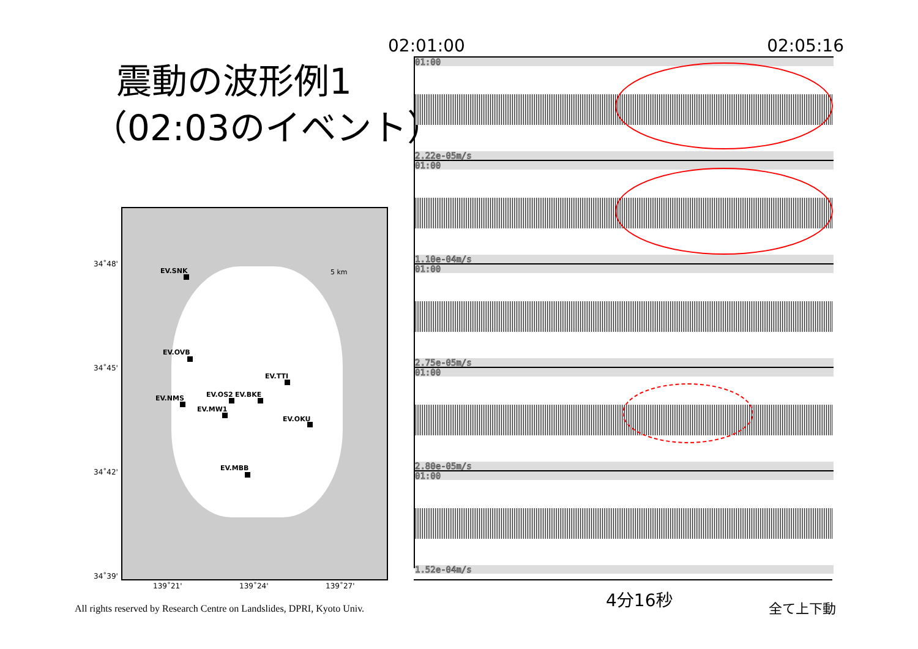震動の波形例1
（02:03のイベント）
02:01:00 02:05:16
34˚48'
34˚45'
34˚42'
34˚39'
EV.SNK 5 km
EV.OVB
EV.TTI
EV.NMS EV.OS2 EV.BKE
EV.MW1
EV.OKU
EV.MBB
139˚21' 139˚24' 139˚27'
01:00
2.22e-05m/s
01:00
1.10e-04m/s
01:00
2.75e-05m/s
01:00
2.80e-05m/s
01:00
1.52e-04m/s
4分16秒 全て上下動
All rights reserved by Research Centre on Landslides, DPRI, Kyoto Univ.